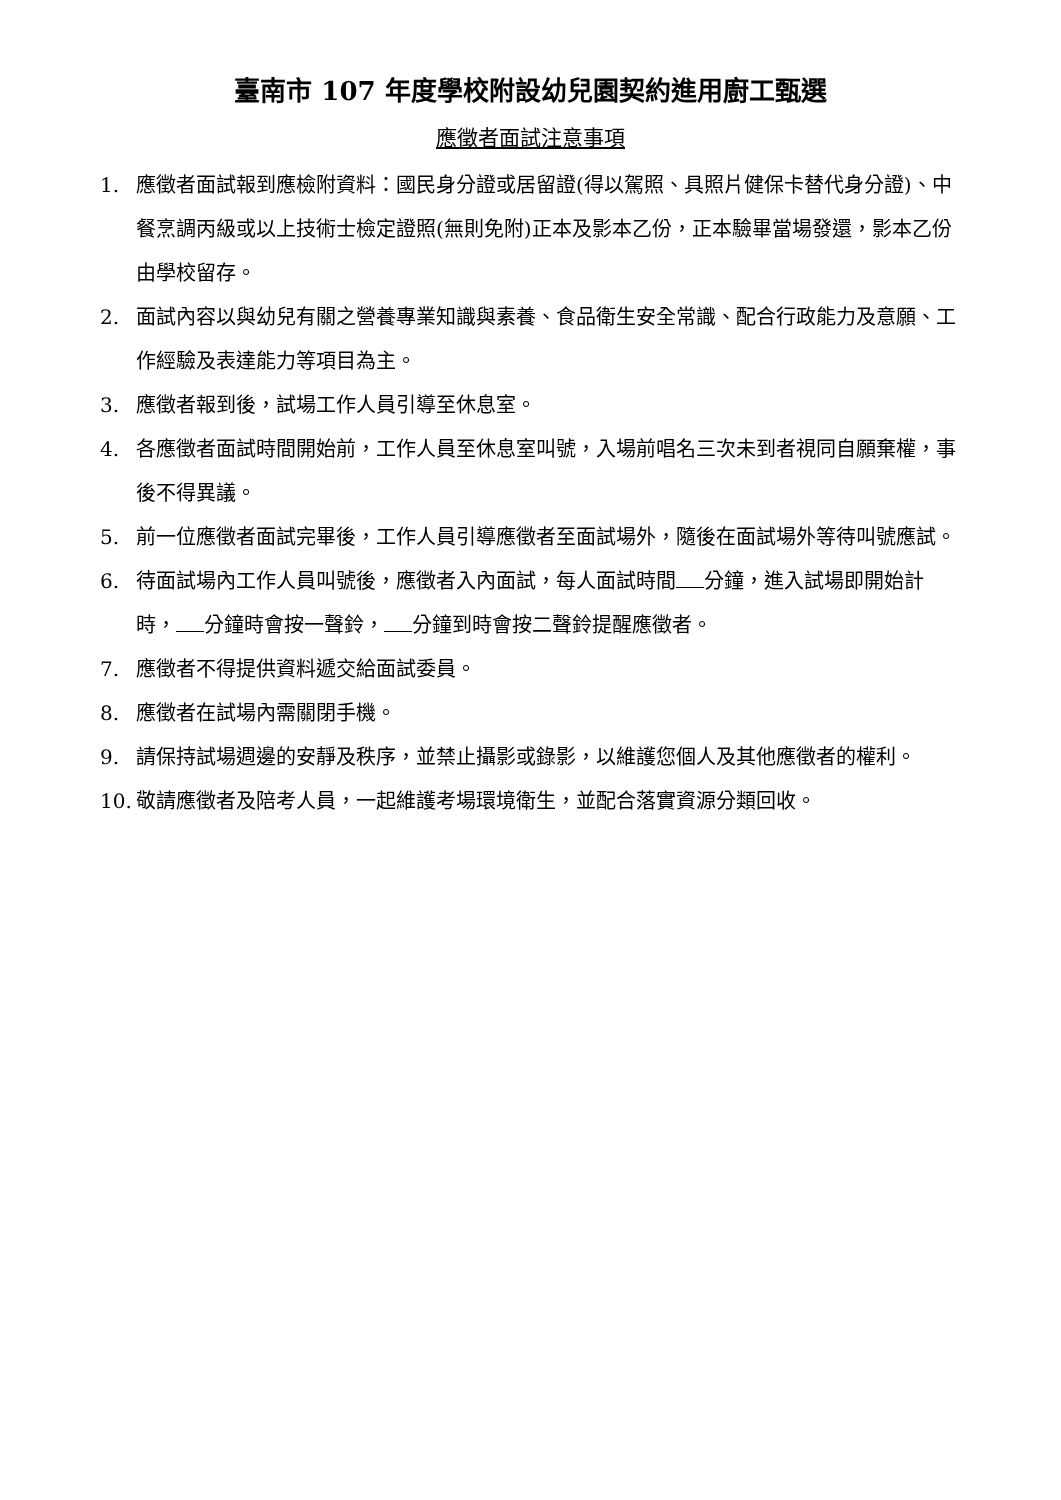臺南市 107 年度學校附設幼兒園契約進用廚工甄選
應徵者面試注意事項
1. 應徵者面試報到應檢附資料：國民身分證或居留證(得以駕照、具照片健保卡替代身分證)、中餐烹調丙級或以上技術士檢定證照(無則免附)正本及影本乙份，正本驗畢當場發還，影本乙份由學校留存。
2. 面試內容以與幼兒有關之營養專業知識與素養、食品衛生安全常識、配合行政能力及意願、工作經驗及表達能力等項目為主。
3. 應徵者報到後，試場工作人員引導至休息室。
4. 各應徵者面試時間開始前，工作人員至休息室叫號，入場前唱名三次未到者視同自願棄權，事後不得異議。
5. 前一位應徵者面試完畢後，工作人員引導應徵者至面試場外，隨後在面試場外等待叫號應試。
6. 待面試場內工作人員叫號後，應徵者入內面試，每人面試時間 分鐘，進入試場即開始計時， 分鐘時會按一聲鈴， 分鐘到時會按二聲鈴提醒應徵者。
7. 應徵者不得提供資料遞交給面試委員。
8. 應徵者在試場內需關閉手機。
9. 請保持試場週邊的安靜及秩序，並禁止攝影或錄影，以維護您個人及其他應徵者的權利。
10. 敬請應徵者及陪考人員，一起維護考場環境衛生，並配合落實資源分類回收。